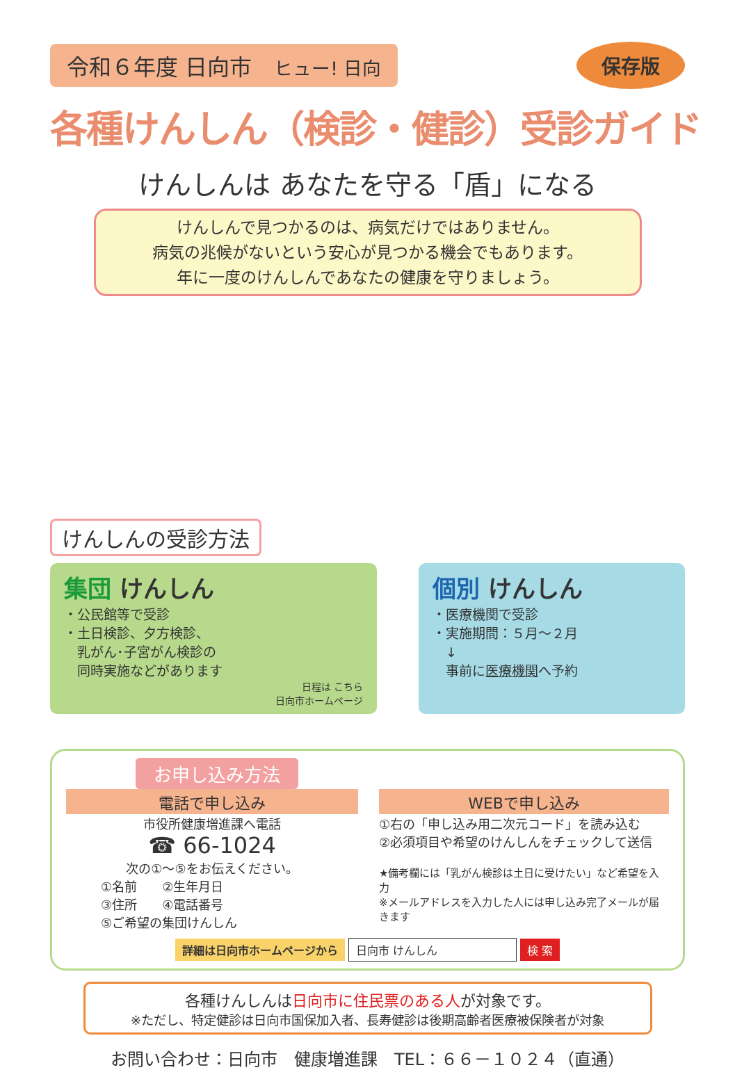令和６年度 日向市　ヒュー! 日向
保存版
各種けんしん（検診・健診）受診ガイド
けんしんは あなたを守る「盾」になる
けんしんで見つかるのは、病気だけではありません。
病気の兆候がないという安心が見つかる機会でもあります。
年に一度のけんしんであなたの健康を守りましょう。
けんしんの受診方法
集団 けんしん
・公民館等で受診
・土日検診、夕方検診、
　乳がん･子宮がん検診の
　同時実施などがあります
日程は こちら
日向市ホームページ
個別 けんしん
・医療機関で受診
・実施期間：５月～２月
　↓
　事前に医療機関へ予約
お申し込み方法
電話で申し込み
市役所健康増進課へ電話
☎ 66-1024
次の①～⑤をお伝えください。
①名前　　②生年月日
③住所　　④電話番号
⑤ご希望の集団けんしん
WEBで申し込み
①右の「申し込み用二次元コード」を読み込む
②必須項目や希望のけんしんをチェックして送信
★備考欄には「乳がん検診は土日に受けたい」など希望を入力
※メールアドレスを入力した人には申し込み完了メールが届きます
詳細は日向市ホームページから 日向市 けんしん 検 索
各種けんしんは日向市に住民票のある人が対象です。
※ただし、特定健診は日向市国保加入者、長寿健診は後期高齢者医療被保険者が対象
お問い合わせ：日向市　健康増進課　TEL：６６－１０２４（直通）